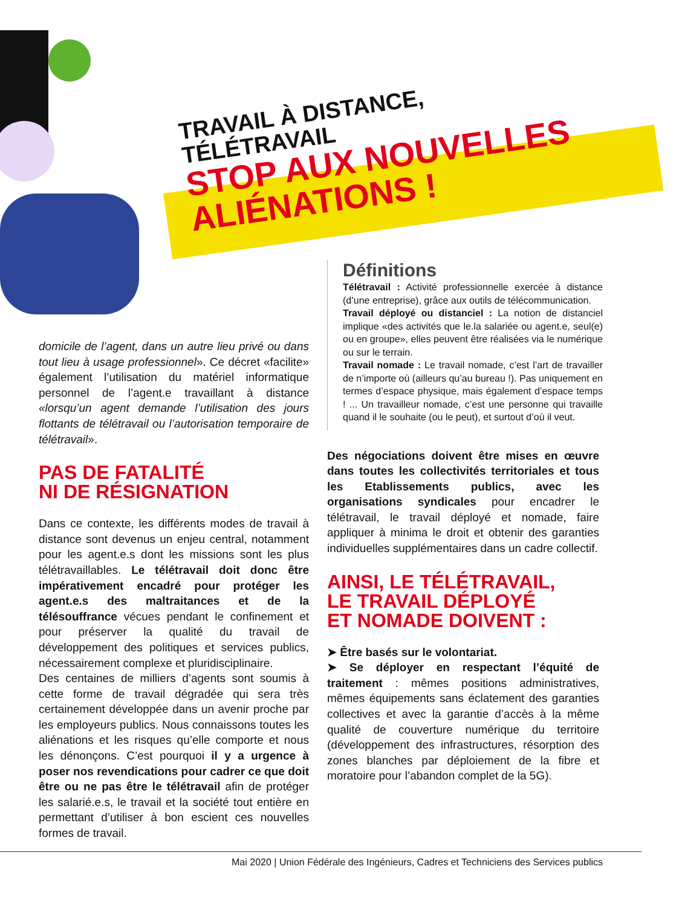TRAVAIL À DISTANCE,
TÉLÉTRAVAIL
STOP AUX NOUVELLES
ALIÉNATIONS !
domicile de l’agent, dans un autre lieu privé ou dans tout lieu à usage professionnel». Ce décret «facilite» également l’utilisation du matériel informatique personnel de l’agent.e travaillant à distance «lorsqu’un agent demande l’utilisation des jours flottants de télétravail ou l’autorisation temporaire de télétravail».
PAS DE FATALITÉ
NI DE RÉSIGNATION
Dans ce contexte, les différents modes de travail à distance sont devenus un enjeu central, notamment pour les agent.e.s dont les missions sont les plus télétravaillables. Le télétravail doit donc être impérativement encadré pour protéger les agent.e.s des maltraitances et de la télésouffrance vécues pendant le confinement et pour préserver la qualité du travail de développement des politiques et services publics, nécessairement complexe et pluridisciplinaire.
Des centaines de milliers d’agents sont soumis à cette forme de travail dégradée qui sera très certainement développée dans un avenir proche par les employeurs publics. Nous connaissons toutes les aliénations et les risques qu’elle comporte et nous les dénonçons. C’est pourquoi il y a urgence à poser nos revendications pour cadrer ce que doit être ou ne pas être le télétravail afin de protéger les salarié.e.s, le travail et la société tout entière en permettant d’utiliser à bon escient ces nouvelles formes de travail.
Définitions
Télétravail : Activité professionnelle exercée à distance (d’une entreprise), grâce aux outils de télécommunication.
Travail déployé ou distanciel : La notion de distanciel implique «des activités que le.la salariée ou agent.e, seul(e) ou en groupe», elles peuvent être réalisées via le numérique ou sur le terrain.
Travail nomade : Le travail nomade, c’est l’art de travailler de n’importe où (ailleurs qu’au bureau !). Pas uniquement en termes d’espace physique, mais également d’espace temps ! ... Un travailleur nomade, c’est une personne qui travaille quand il le souhaite (ou le peut), et surtout d’où il veut.
Des négociations doivent être mises en œuvre dans toutes les collectivités territoriales et tous les Etablissements publics, avec les organisations syndicales pour encadrer le télétravail, le travail déployé et nomade, faire appliquer à minima le droit et obtenir des garanties individuelles supplémentaires dans un cadre collectif.
AINSI, LE TÉLÉTRAVAIL,
LE TRAVAIL DÉPLOYÉ
ET NOMADE DOIVENT :
➤ Être basés sur le volontariat.
➤ Se déployer en respectant l’équité de traitement : mêmes positions administratives, mêmes équipements sans éclatement des garanties collectives et avec la garantie d’accès à la même qualité de couverture numérique du territoire (développement des infrastructures, résorption des zones blanches par déploiement de la fibre et moratoire pour l’abandon complet de la 5G).
Mai 2020 | Union Fédérale des Ingénieurs, Cadres et Techniciens des Services publics